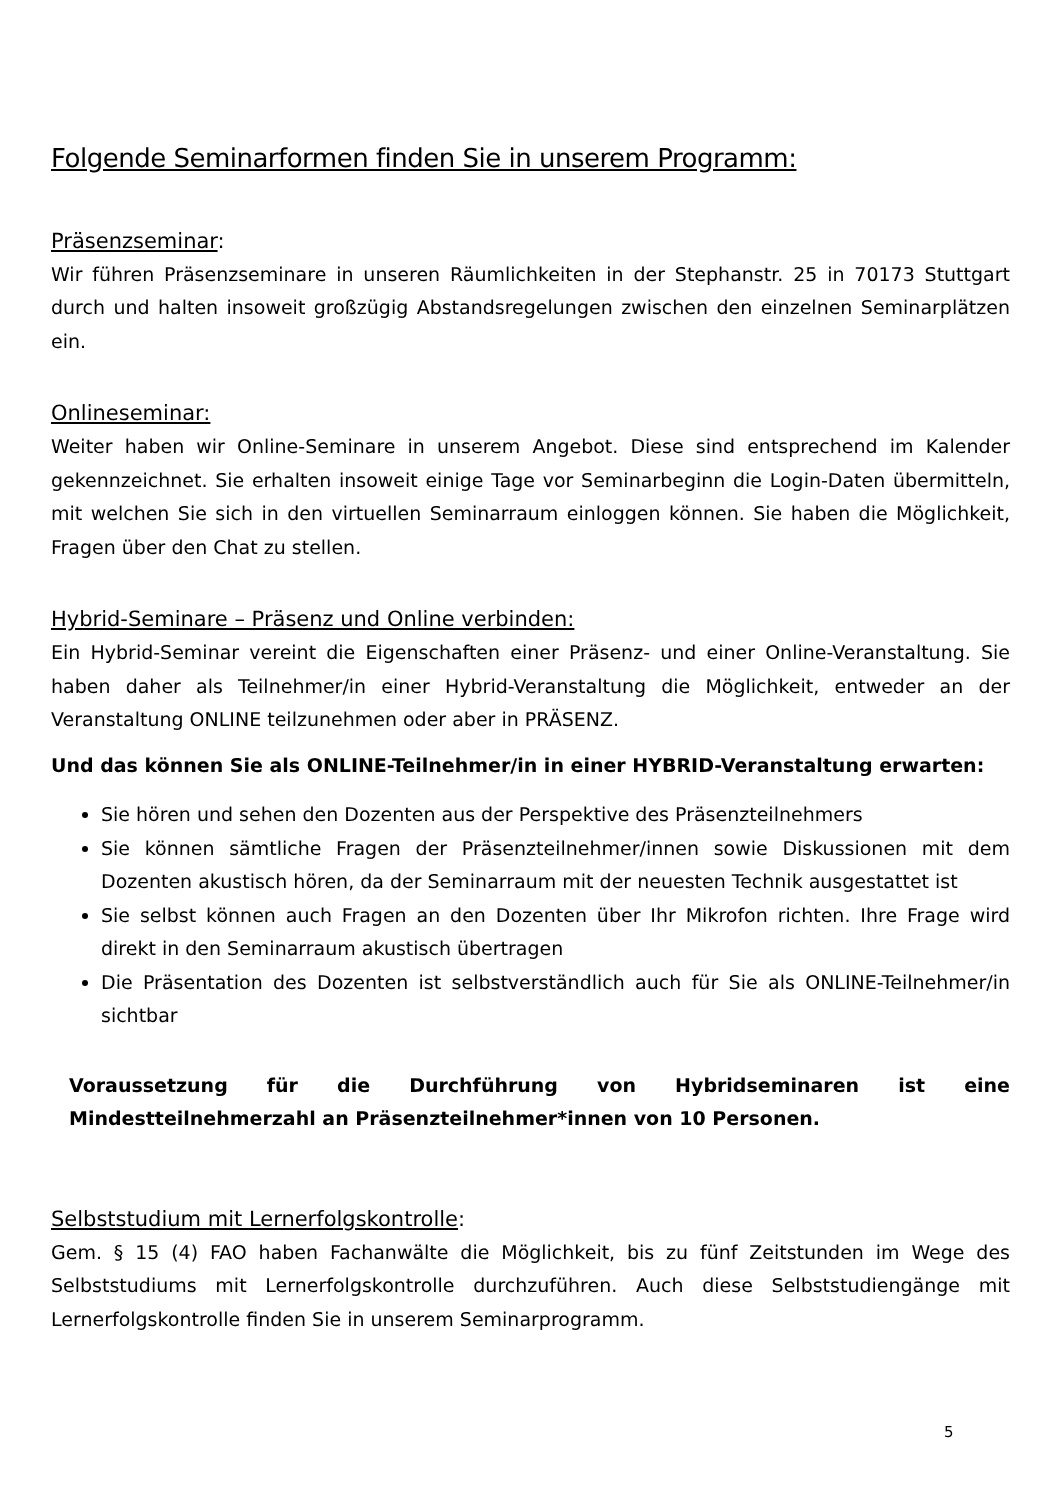Folgende Seminarformen finden Sie in unserem Programm:
Präsenzseminar:
Wir führen Präsenzseminare in unseren Räumlichkeiten in der Stephanstr. 25 in 70173 Stuttgart durch und halten insoweit großzügig Abstandsregelungen zwischen den einzelnen Seminarplätzen ein.
Onlineseminar:
Weiter haben wir Online-Seminare in unserem Angebot. Diese sind entsprechend im Kalender gekennzeichnet. Sie erhalten insoweit einige Tage vor Seminarbeginn die Login-Daten übermitteln, mit welchen Sie sich in den virtuellen Seminarraum einloggen können. Sie haben die Möglichkeit, Fragen über den Chat zu stellen.
Hybrid-Seminare – Präsenz und Online verbinden:
Ein Hybrid-Seminar vereint die Eigenschaften einer Präsenz- und einer Online-Veranstaltung. Sie haben daher als Teilnehmer/in einer Hybrid-Veranstaltung die Möglichkeit, entweder an der Veranstaltung ONLINE teilzunehmen oder aber in PRÄSENZ.
Und das können Sie als ONLINE-Teilnehmer/in in einer HYBRID-Veranstaltung erwarten:
Sie hören und sehen den Dozenten aus der Perspektive des Präsenzteilnehmers
Sie können sämtliche Fragen der Präsenzteilnehmer/innen sowie Diskussionen mit dem Dozenten akustisch hören, da der Seminarraum mit der neuesten Technik ausgestattet ist
Sie selbst können auch Fragen an den Dozenten über Ihr Mikrofon richten. Ihre Frage wird direkt in den Seminarraum akustisch übertragen
Die Präsentation des Dozenten ist selbstverständlich auch für Sie als ONLINE-Teilnehmer/in sichtbar
Voraussetzung für die Durchführung von Hybridseminaren ist eine Mindestteilnehmerzahl an Präsenzteilnehmer*innen von 10 Personen.
Selbststudium mit Lernerfolgskontrolle:
Gem. § 15 (4) FAO haben Fachanwälte die Möglichkeit, bis zu fünf Zeitstunden im Wege des Selbststudiums mit Lernerfolgskontrolle durchzuführen. Auch diese Selbststudiengänge mit Lernerfolgskontrolle finden Sie in unserem Seminarprogramm.
5